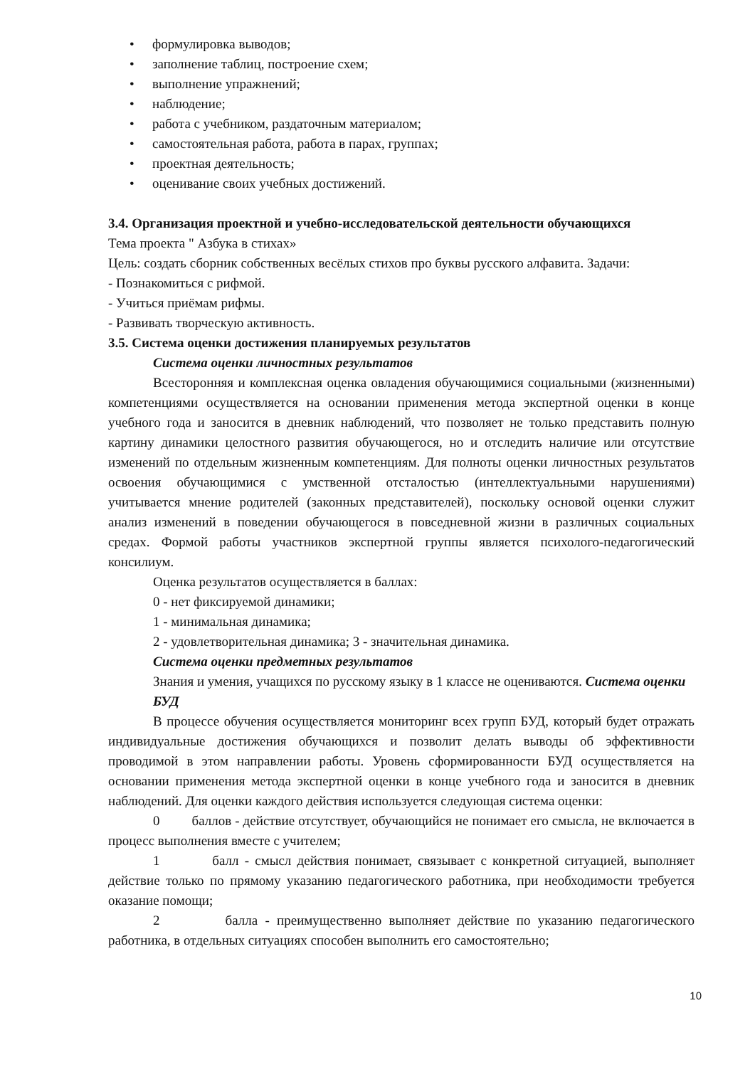• формулировка выводов;
• заполнение таблиц, построение схем;
• выполнение упражнений;
• наблюдение;
• работа с учебником, раздаточным материалом;
• самостоятельная работа, работа в парах, группах;
• проектная деятельность;
• оценивание своих учебных достижений.
3.4. Организация проектной и учебно-исследовательской деятельности обучающихся
Тема проекта " Азбука в стихах»
Цель: создать сборник собственных весёлых стихов про буквы русского алфавита. Задачи:
- Познакомиться с рифмой.
- Учиться приёмам рифмы.
- Развивать творческую активность.
3.5. Система оценки достижения планируемых результатов
Система оценки личностных результатов
Всесторонняя и комплексная оценка овладения обучающимися социальными (жизненными) компетенциями осуществляется на основании применения метода экспертной оценки в конце учебного года и заносится в дневник наблюдений, что позволяет не только представить полную картину динамики целостного развития обучающегося, но и отследить наличие или отсутствие изменений по отдельным жизненным компетенциям. Для полноты оценки личностных результатов освоения обучающимися с умственной отсталостью (интеллектуальными нарушениями) учитывается мнение родителей (законных представителей), поскольку основой оценки служит анализ изменений в поведении обучающегося в повседневной жизни в различных социальных средах. Формой работы участников экспертной группы является психолого-педагогический консилиум.
Оценка результатов осуществляется в баллах:
0 - нет фиксируемой динамики;
1 - минимальная динамика;
2 - удовлетворительная динамика; 3 - значительная динамика.
Система оценки предметных результатов
Знания и умения, учащихся по русскому языку в 1 классе не оцениваются. Система оценки БУД
В процессе обучения осуществляется мониторинг всех групп БУД, который будет отражать индивидуальные достижения обучающихся и позволит делать выводы об эффективности проводимой в этом направлении работы. Уровень сформированности БУД осуществляется на основании применения метода экспертной оценки в конце учебного года и заносится в дневник наблюдений. Для оценки каждого действия используется следующая система оценки:
0 баллов - действие отсутствует, обучающийся не понимает его смысла, не включается в процесс выполнения вместе с учителем;
1 балл - смысл действия понимает, связывает с конкретной ситуацией, выполняет действие только по прямому указанию педагогического работника, при необходимости требуется оказание помощи;
2 балла - преимущественно выполняет действие по указанию педагогического работника, в отдельных ситуациях способен выполнить его самостоятельно;
10